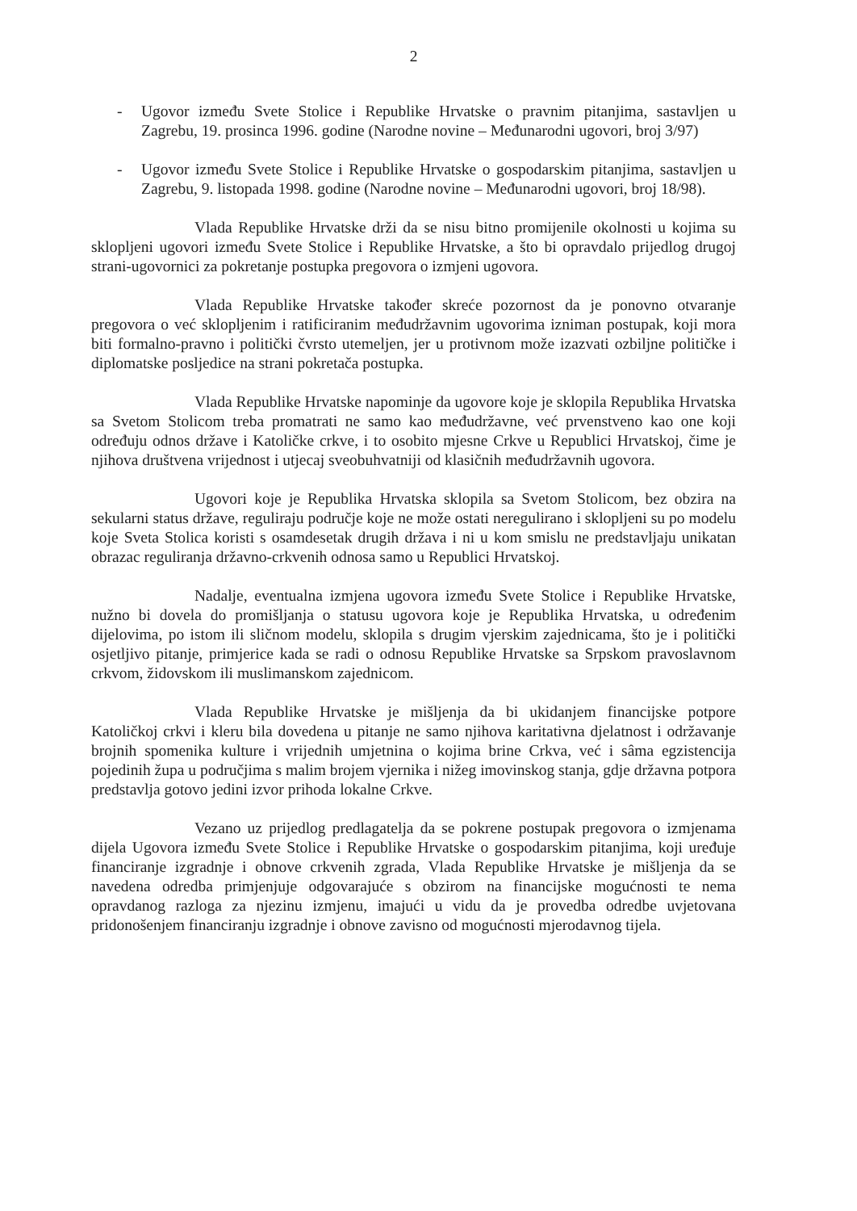2
- Ugovor između Svete Stolice i Republike Hrvatske o pravnim pitanjima, sastavljen u Zagrebu, 19. prosinca 1996. godine (Narodne novine – Međunarodni ugovori, broj 3/97)
- Ugovor između Svete Stolice i Republike Hrvatske o gospodarskim pitanjima, sastavljen u Zagrebu, 9. listopada 1998. godine (Narodne novine – Međunarodni ugovori, broj 18/98).
Vlada Republike Hrvatske drži da se nisu bitno promijenile okolnosti u kojima su sklopljeni ugovori između Svete Stolice i Republike Hrvatske, a što bi opravdalo prijedlog drugoj strani-ugovornici za pokretanje postupka pregovora o izmjeni ugovora.
Vlada Republike Hrvatske također skreće pozornost da je ponovno otvaranje pregovora o već sklopljenim i ratificiranim međudržavnim ugovorima izniman postupak, koji mora biti formalno-pravno i politički čvrsto utemeljen, jer u protivnom može izazvati ozbiljne političke i diplomatske posljedice na strani pokretača postupka.
Vlada Republike Hrvatske napominje da ugovore koje je sklopila Republika Hrvatska sa Svetom Stolicom treba promatrati ne samo kao međudržavne, već prvenstveno kao one koji određuju odnos države i Katoličke crkve, i to osobito mjesne Crkve u Republici Hrvatskoj, čime je njihova društvena vrijednost i utjecaj sveobuhvatniji od klasičnih međudržavnih ugovora.
Ugovori koje je Republika Hrvatska sklopila sa Svetom Stolicom, bez obzira na sekularni status države, reguliraju područje koje ne može ostati neregulirano i sklopljeni su po modelu koje Sveta Stolica koristi s osamdesetak drugih država i ni u kom smislu ne predstavljaju unikatan obrazac reguliranja državno-crkvenih odnosa samo u Republici Hrvatskoj.
Nadalje, eventualna izmjena ugovora između Svete Stolice i Republike Hrvatske, nužno bi dovela do promišljanja o statusu ugovora koje je Republika Hrvatska, u određenim dijelovima, po istom ili sličnom modelu, sklopila s drugim vjerskim zajednicama, što je i politički osjetljivo pitanje, primjerice kada se radi o odnosu Republike Hrvatske sa Srpskom pravoslavnom crkvom, židovskom ili muslimanskom zajednicom.
Vlada Republike Hrvatske je mišljenja da bi ukidanjem financijske potpore Katoličkoj crkvi i kleru bila dovedena u pitanje ne samo njihova karitativna djelatnost i održavanje brojnih spomenika kulture i vrijednih umjetnina o kojima brine Crkva, već i sâma egzistencija pojedinih župa u područjima s malim brojem vjernika i nižeg imovinskog stanja, gdje državna potpora predstavlja gotovo jedini izvor prihoda lokalne Crkve.
Vezano uz prijedlog predlagatelja da se pokrene postupak pregovora o izmjenama dijela Ugovora između Svete Stolice i Republike Hrvatske o gospodarskim pitanjima, koji uređuje financiranje izgradnje i obnove crkvenih zgrada, Vlada Republike Hrvatske je mišljenja da se navedena odredba primjenjuje odgovarajuće s obzirom na financijske mogućnosti te nema opravdanog razloga za njezinu izmjenu, imajući u vidu da je provedba odredbe uvjetovana pridonošenjem financiranju izgradnje i obnove zavisno od mogućnosti mjerodavnog tijela.